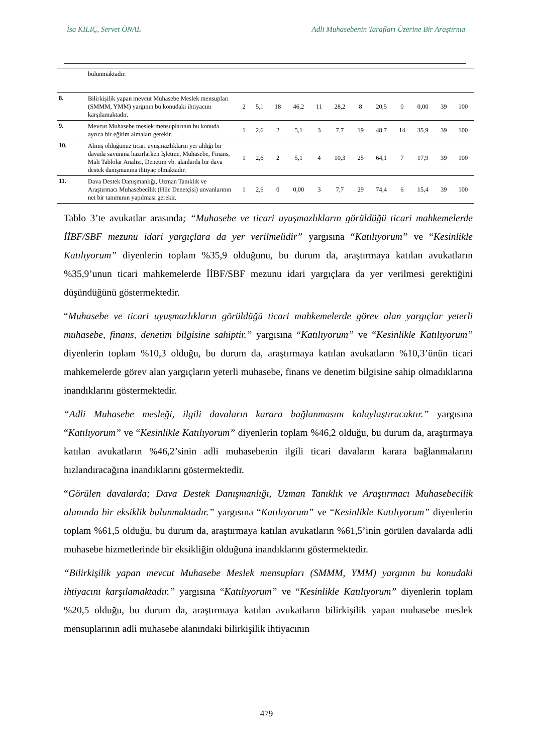İsa KILIÇ, Servet ÖNAL Adli Muhasebenin Tarafları Üzerine Bir Araştırma
| | bulunmaktadır. | | | | | | | | | | | | |
| 8. | Bilirkişilik yapan mevcut Muhasebe Meslek mensupları (SMMM, YMM) yargının bu konudaki ihtiyacını karşılamaktadır. | 2 | 5,1 | 18 | 46,2 | 11 | 28,2 | 8 | 20,5 | 0 | 0,00 | 39 | 100 |
| 9. | Mevcut Muhasebe meslek mensuplarının bu konuda ayrıca bir eğitim almaları gerekir. | 1 | 2,6 | 2 | 5,1 | 3 | 7,7 | 19 | 48,7 | 14 | 35,9 | 39 | 100 |
| 10. | Almış olduğunuz ticari uyuşmazlıkların yer aldığı bir davada savunma hazırlarken İşletme, Muhasebe, Finans, Mali Tablolar Analizi, Denetim vb. alanlarda bir dava destek danışmanına ihtiyaç olmaktadır. | 1 | 2,6 | 2 | 5,1 | 4 | 10,3 | 25 | 64,1 | 7 | 17,9 | 39 | 100 |
| 11. | Dava Destek Danışmanlığı, Uzman Tanıklık ve Araştırmacı Muhasebecilik (Hile Denetçisi) unvanlarının net bir tanımının yapılması gerekir. | 1 | 2,6 | 0 | 0,00 | 3 | 7,7 | 29 | 74,4 | 6 | 15,4 | 39 | 100 |
Tablo 3’te avukatlar arasında; “Muhasebe ve ticari uyuşmazlıkların görüldüğü ticari mahkemelerde İİBF/SBF mezunu idari yargıçlara da yer verilmelidir” yargısına “Katılıyorum” ve “Kesinlikle Katılıyorum” diyenlerin toplam %35,9 olduğunu, bu durum da, araştırmaya katılan avukatların %35,9’unun ticari mahkemelerde İİBF/SBF mezunu idari yargıçlara da yer verilmesi gerektiğini düşündüğünü göstermektedir.
“Muhasebe ve ticari uyuşmazlıkların görüldüğü ticari mahkemelerde görev alan yargıçlar yeterli muhasebe, finans, denetim bilgisine sahiptir.” yargısına “Katılıyorum” ve “Kesinlikle Katılıyorum” diyenlerin toplam %10,3 olduğu, bu durum da, araştırmaya katılan avukatların %10,3’ünün ticari mahkemelerde görev alan yargıçların yeterli muhasebe, finans ve denetim bilgisine sahip olmadıklarına inandıklarını göstermektedir.
“Adli Muhasebe mesleği, ilgili davaların karara bağlanmasını kolaylaştıracaktır.” yargısına “Katılıyorum” ve “Kesinlikle Katılıyorum” diyenlerin toplam %46,2 olduğu, bu durum da, araştırmaya katılan avukatların %46,2’sinin adli muhasebenin ilgili ticari davaların karara bağlanmalarını hızlandıracağına inandıklarını göstermektedir.
“Görülen davalarda; Dava Destek Danışmanlığı, Uzman Tanıklık ve Araştırmacı Muhasebecilik alanında bir eksiklik bulunmaktadır.” yargısına “Katılıyorum” ve “Kesinlikle Katılıyorum” diyenlerin toplam %61,5 olduğu, bu durum da, araştırmaya katılan avukatların %61,5’inin görülen davalarda adli muhasebe hizmetlerinde bir eksikliğin olduğuna inandıklarını göstermektedir.
“Bilirkişilik yapan mevcut Muhasebe Meslek mensupları (SMMM, YMM) yargının bu konudaki ihtiyacını karşılamaktadır.” yargısına “Katılıyorum” ve “Kesinlikle Katılıyorum” diyenlerin toplam %20,5 olduğu, bu durum da, araştırmaya katılan avukatların bilirkişilik yapan muhasebe meslek mensuplarının adli muhasebe alanındaki bilirkişilik ihtiyacının
479